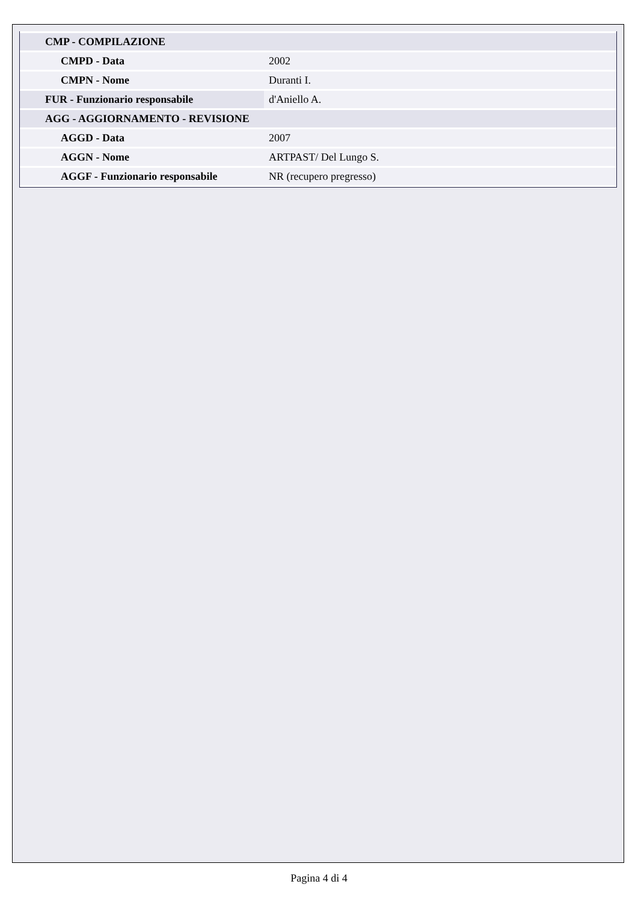| CMP - COMPILAZIONE | |
| CMPD - Data | 2002 |
| CMPN - Nome | Duranti I. |
| FUR - Funzionario responsabile | d'Aniello A. |
| AGG - AGGIORNAMENTO - REVISIONE | |
| AGGD - Data | 2007 |
| AGGN - Nome | ARTPAST/ Del Lungo S. |
| AGGF - Funzionario responsabile | NR (recupero pregresso) |
Pagina 4 di 4